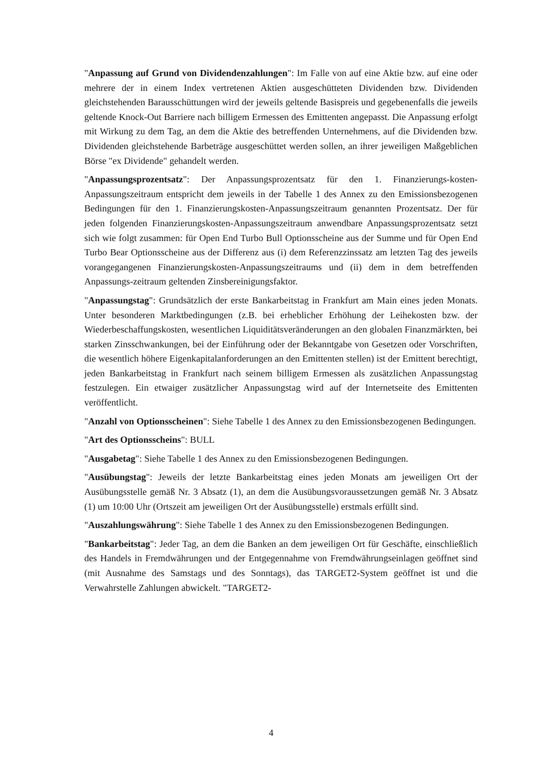"Anpassung auf Grund von Dividendenzahlungen": Im Falle von auf eine Aktie bzw. auf eine oder mehrere der in einem Index vertretenen Aktien ausgeschütteten Dividenden bzw. Dividenden gleichstehenden Barausschüttungen wird der jeweils geltende Basispreis und gegebenenfalls die jeweils geltende Knock-Out Barriere nach billigem Ermessen des Emittenten angepasst. Die Anpassung erfolgt mit Wirkung zu dem Tag, an dem die Aktie des betreffenden Unternehmens, auf die Dividenden bzw. Dividenden gleichstehende Barbeträge ausgeschüttet werden sollen, an ihrer jeweiligen Maßgeblichen Börse "ex Dividende" gehandelt werden.
"Anpassungsprozentsatz": Der Anpassungsprozentsatz für den 1. Finanzierungs-kosten-Anpassungszeitraum entspricht dem jeweils in der Tabelle 1 des Annex zu den Emissionsbezogenen Bedingungen für den 1. Finanzierungskosten-Anpassungszeitraum genannten Prozentsatz. Der für jeden folgenden Finanzierungskosten-Anpassungszeitraum anwendbare Anpassungsprozentsatz setzt sich wie folgt zusammen: für Open End Turbo Bull Optionsscheine aus der Summe und für Open End Turbo Bear Optionsscheine aus der Differenz aus (i) dem Referenzzinssatz am letzten Tag des jeweils vorangegangenen Finanzierungskosten-Anpassungszeitraums und (ii) dem in dem betreffenden Anpassungs-zeitraum geltenden Zinsbereinigungsfaktor.
"Anpassungstag": Grundsätzlich der erste Bankarbeitstag in Frankfurt am Main eines jeden Monats. Unter besonderen Marktbedingungen (z.B. bei erheblicher Erhöhung der Leihekosten bzw. der Wiederbeschaffungskosten, wesentlichen Liquiditätsveränderungen an den globalen Finanzmärkten, bei starken Zinsschwankungen, bei der Einführung oder der Bekanntgabe von Gesetzen oder Vorschriften, die wesentlich höhere Eigenkapitalanforderungen an den Emittenten stellen) ist der Emittent berechtigt, jeden Bankarbeitstag in Frankfurt nach seinem billigem Ermessen als zusätzlichen Anpassungstag festzulegen. Ein etwaiger zusätzlicher Anpassungstag wird auf der Internetseite des Emittenten veröffentlicht.
"Anzahl von Optionsscheinen": Siehe Tabelle 1 des Annex zu den Emissionsbezogenen Bedingungen.
"Art des Optionsscheins": BULL
"Ausgabetag": Siehe Tabelle 1 des Annex zu den Emissionsbezogenen Bedingungen.
"Ausübungstag": Jeweils der letzte Bankarbeitstag eines jeden Monats am jeweiligen Ort der Ausübungsstelle gemäß Nr. 3 Absatz (1), an dem die Ausübungsvoraussetzungen gemäß Nr. 3 Absatz (1) um 10:00 Uhr (Ortszeit am jeweiligen Ort der Ausübungsstelle) erstmals erfüllt sind.
"Auszahlungswährung": Siehe Tabelle 1 des Annex zu den Emissionsbezogenen Bedingungen.
"Bankarbeitstag": Jeder Tag, an dem die Banken an dem jeweiligen Ort für Geschäfte, einschließlich des Handels in Fremdwährungen und der Entgegennahme von Fremdwährungseinlagen geöffnet sind (mit Ausnahme des Samstags und des Sonntags), das TARGET2-System geöffnet ist und die Verwahrstelle Zahlungen abwickelt. "TARGET2-
4